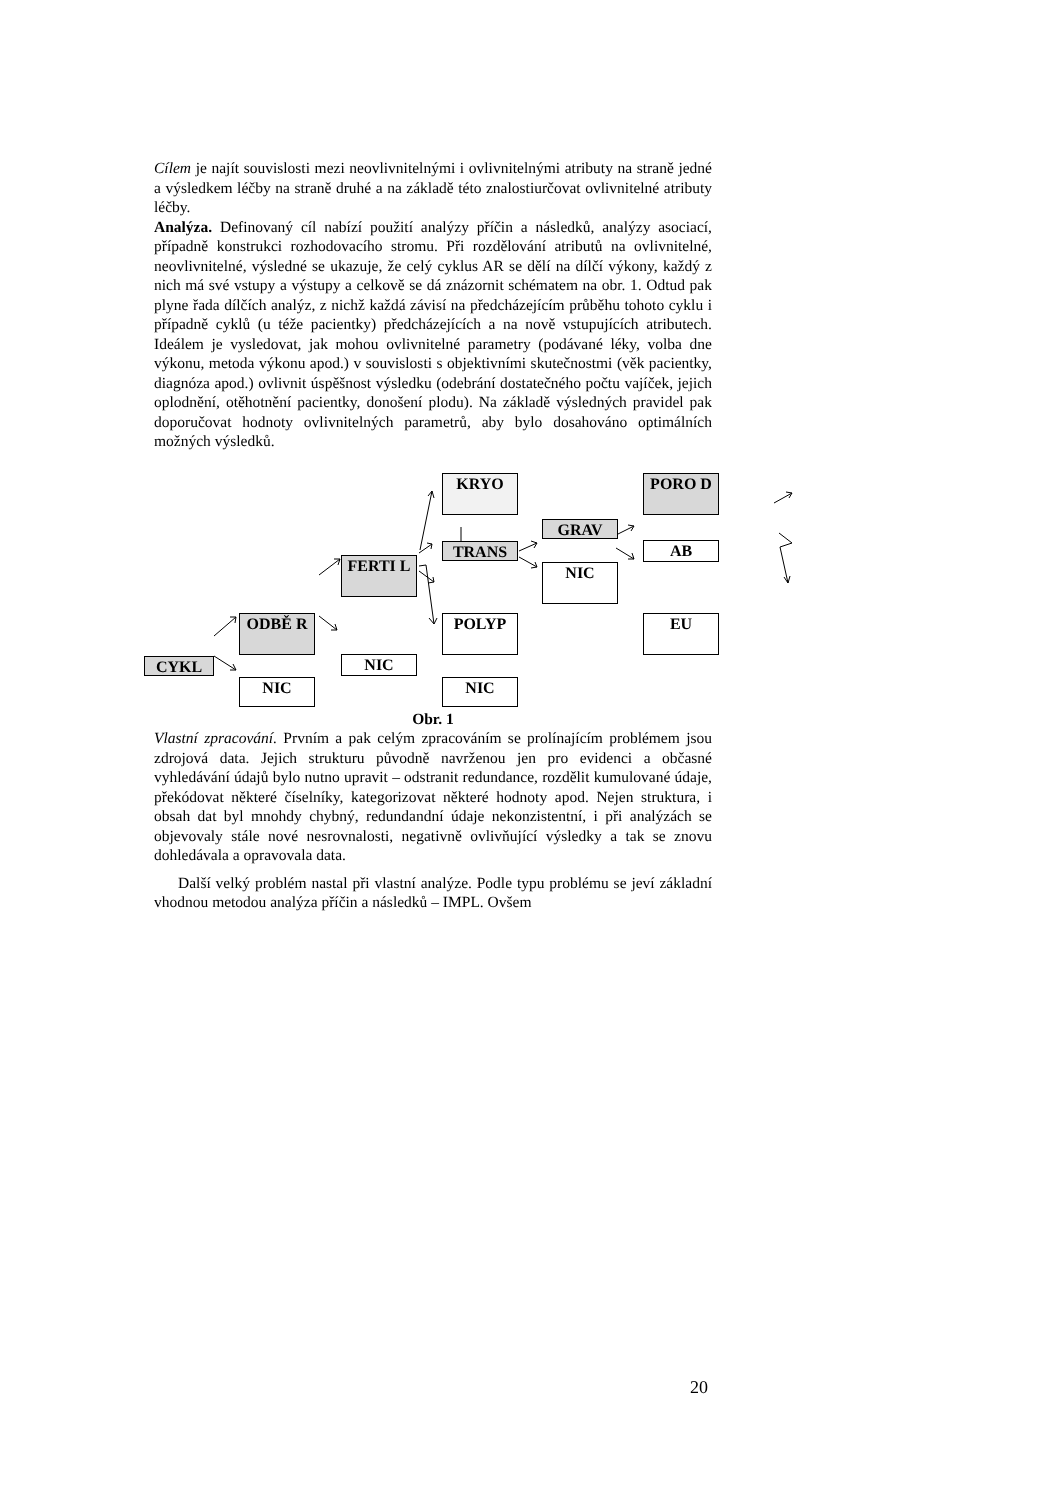Cílem je najít souvislosti mezi neovlivnitelnými i ovlivnitelnými atributy na straně jedné a výsledkem léčby na straně druhé a na základě této znalostiurčovat ovlivnitelné atributy léčby.
Analýza. Definovaný cíl nabízí použití analýzy příčin a následků, analýzy asociací, případně konstrukci rozhodovacího stromu. Při rozdělování atributů na ovlivnitelné, neovlivnitelné, výsledné se ukazuje, že celý cyklus AR se dělí na dílčí výkony, každý z nich má své vstupy a výstupy a celkově se dá znázornit schématem na obr. 1. Odtud pak plyne řada dílčích analýz, z nichž každá závisí na předcházejícím průběhu tohoto cyklu i případně cyklů (u téže pacientky) předcházejících a na nově vstupujících atributech. Ideálem je vysledovat, jak mohou ovlivnitelné parametry (podávané léky, volba dne výkonu, metoda výkonu apod.) v souvislosti s objektivními skutečnostmi (věk pacientky, diagnóza apod.) ovlivnit úspěšnost výsledku (odebrání dostatečného počtu vajíček, jejich oplodnění, otěhotnění pacientky, donošení plodu). Na základě výsledných pravidel pak doporučovat hodnoty ovlivnitelných parametrů, aby bylo dosahováno optimálních možných výsledků.
CYKL
ODBĚ R
NIC
FERTI L
NIC
KRYO
TRANS
POLYP
NIC
GRAV
NIC
PORO D
AB
EU
Obr. 1
Vlastní zpracování. Prvním a pak celým zpracováním se prolínajícím problémem jsou zdrojová data. Jejich strukturu původně navrženou jen pro evidenci a občasné vyhledávání údajů bylo nutno upravit – odstranit redundance, rozdělit kumulované údaje, překódovat některé číselníky, kategorizovat některé hodnoty apod. Nejen struktura, i obsah dat byl mnohdy chybný, redundandní údaje nekonzistentní, i při analýzách se objevovaly stále nové nesrovnalosti, negativně ovlivňující výsledky a tak se znovu dohledávala a opravovala data.
Další velký problém nastal při vlastní analýze. Podle typu problému se jeví základní vhodnou metodou analýza příčin a následků – IMPL. Ovšem
20